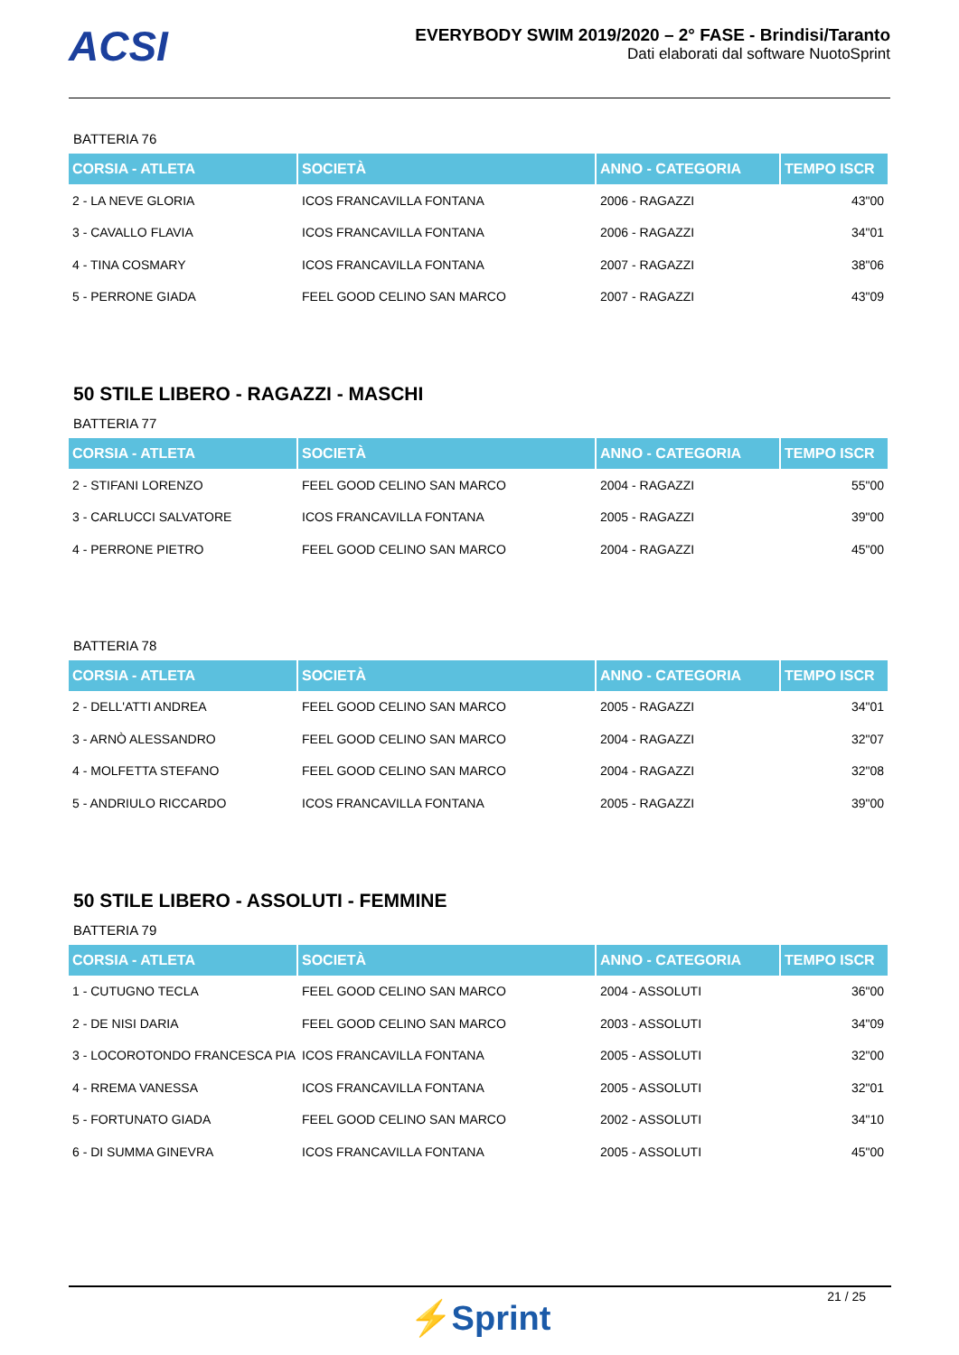ACSI
EVERYBODY SWIM 2019/2020 – 2° FASE - Brindisi/Taranto
Dati elaborati dal software NuotoSprint
BATTERIA 76
| CORSIA - ATLETA | SOCIETÀ | ANNO - CATEGORIA | TEMPO ISCR |
| --- | --- | --- | --- |
| 2 - LA NEVE GLORIA | ICOS FRANCAVILLA FONTANA | 2006 - RAGAZZI | 43"00 |
| 3 - CAVALLO FLAVIA | ICOS FRANCAVILLA FONTANA | 2006 - RAGAZZI | 34"01 |
| 4 - TINA COSMARY | ICOS FRANCAVILLA FONTANA | 2007 - RAGAZZI | 38"06 |
| 5 - PERRONE GIADA | FEEL GOOD CELINO SAN MARCO | 2007 - RAGAZZI | 43"09 |
50 STILE LIBERO - RAGAZZI - MASCHI
BATTERIA 77
| CORSIA - ATLETA | SOCIETÀ | ANNO - CATEGORIA | TEMPO ISCR |
| --- | --- | --- | --- |
| 2 - STIFANI LORENZO | FEEL GOOD CELINO SAN MARCO | 2004 - RAGAZZI | 55"00 |
| 3 - CARLUCCI SALVATORE | ICOS FRANCAVILLA FONTANA | 2005 - RAGAZZI | 39"00 |
| 4 - PERRONE PIETRO | FEEL GOOD CELINO SAN MARCO | 2004 - RAGAZZI | 45"00 |
BATTERIA 78
| CORSIA - ATLETA | SOCIETÀ | ANNO - CATEGORIA | TEMPO ISCR |
| --- | --- | --- | --- |
| 2 - DELL'ATTI ANDREA | FEEL GOOD CELINO SAN MARCO | 2005 - RAGAZZI | 34"01 |
| 3 - ARNÒ ALESSANDRO | FEEL GOOD CELINO SAN MARCO | 2004 - RAGAZZI | 32"07 |
| 4 - MOLFETTA STEFANO | FEEL GOOD CELINO SAN MARCO | 2004 - RAGAZZI | 32"08 |
| 5 - ANDRIULO RICCARDO | ICOS FRANCAVILLA FONTANA | 2005 - RAGAZZI | 39"00 |
50 STILE LIBERO - ASSOLUTI - FEMMINE
BATTERIA 79
| CORSIA - ATLETA | SOCIETÀ | ANNO - CATEGORIA | TEMPO ISCR |
| --- | --- | --- | --- |
| 1 - CUTUGNO TECLA | FEEL GOOD CELINO SAN MARCO | 2004 - ASSOLUTI | 36"00 |
| 2 - DE NISI DARIA | FEEL GOOD CELINO SAN MARCO | 2003 - ASSOLUTI | 34"09 |
| 3 - LOCOROTONDO FRANCESCA PIA | ICOS FRANCAVILLA FONTANA | 2005 - ASSOLUTI | 32"00 |
| 4 - RREMA VANESSA | ICOS FRANCAVILLA FONTANA | 2005 - ASSOLUTI | 32"01 |
| 5 - FORTUNATO GIADA | FEEL GOOD CELINO SAN MARCO | 2002 - ASSOLUTI | 34"10 |
| 6 - DI SUMMA GINEVRA | ICOS FRANCAVILLA FONTANA | 2005 - ASSOLUTI | 45"00 |
21 / 25
⚡Sprint